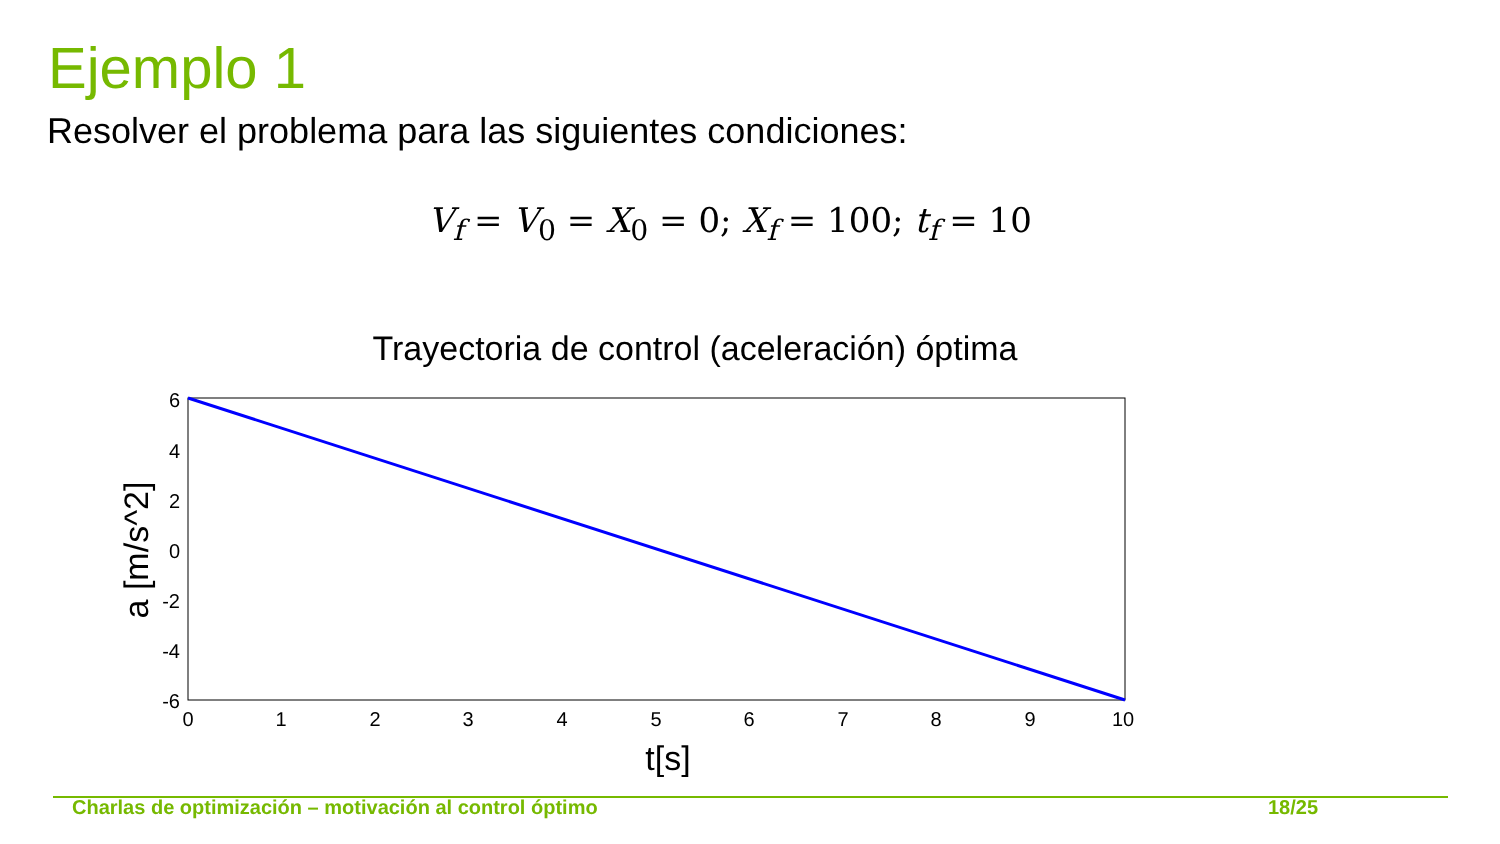Ejemplo 1
Resolver el problema para las siguientes condiciones:
V<sub>f</sub> = V<sub>0</sub> = X<sub>0</sub> = 0; X<sub>f</sub> = 100; t<sub>f</sub> = 10
Trayectoria de control (aceleración) óptima
6
4
2
0
-2
-4
-6
0
1
2
3
4
5
6
7
8
9
10
t[s]
a [m/s^2]
Charlas de optimización – motivación al control óptimo 18/25